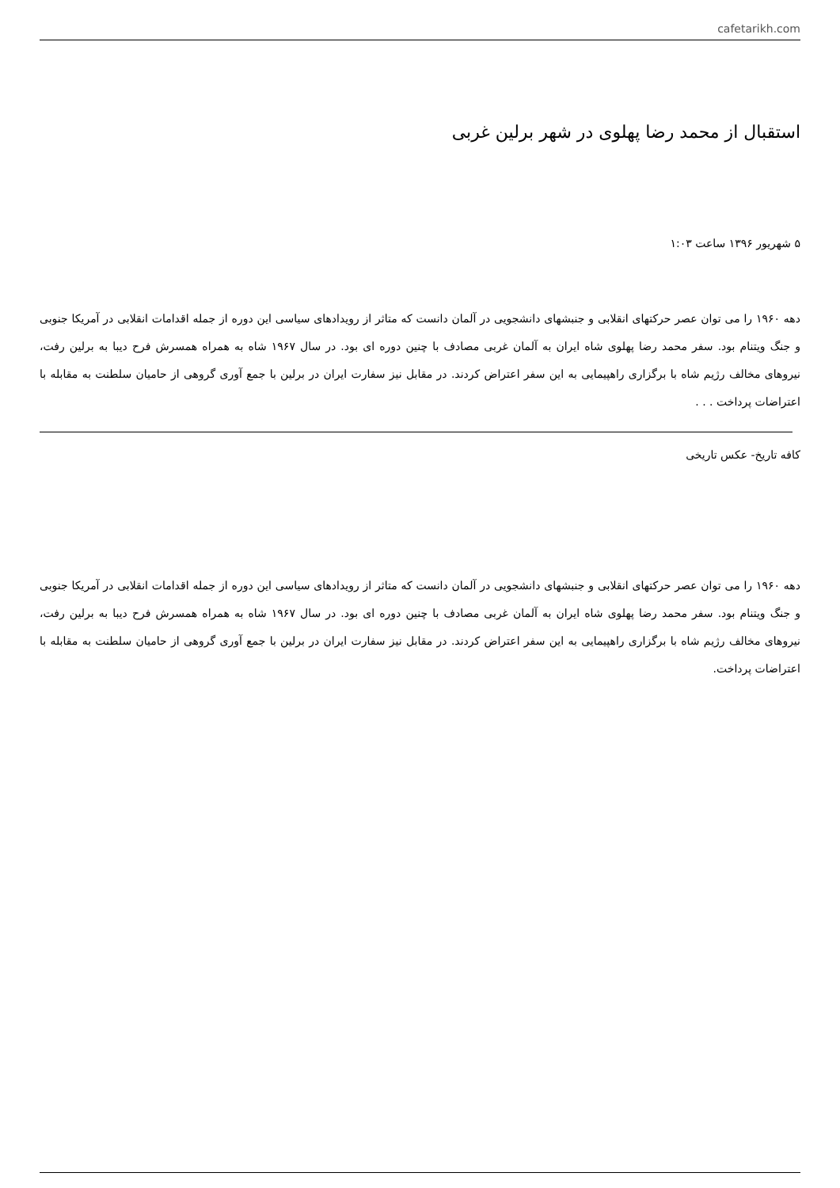cafetarikh.com
استقبال از محمد رضا پهلوی در شهر برلین غربی
۵ شهریور ۱۳۹۶ ساعت ۱:۰۳
دهه ۱۹۶۰ را می توان عصر حرکتهای انقلابی و جنبشهای دانشجویی در آلمان دانست که متاثر از رویدادهای سیاسی این دوره از جمله اقدامات انقلابی در آمریکا جنوبی و جنگ ویتنام بود. سفر محمد رضا پهلوی شاه ایران به آلمان غربی مصادف با چنین دوره ای بود. در سال ۱۹۶۷ شاه به همراه همسرش فرح دیبا به برلین رفت، نیروهای مخالف رژیم شاه با برگزاری راهپیمایی به این سفر اعتراض کردند. در مقابل نیز سفارت ایران در برلین با جمع آوری گروهی از حامیان سلطنت به مقابله با اعتراضات پرداخت . . .
کافه تاریخ- عکس تاریخی
دهه ۱۹۶۰ را می توان عصر حرکتهای انقلابی و جنبشهای دانشجویی در آلمان دانست که متاثر از رویدادهای سیاسی این دوره از جمله اقدامات انقلابی در آمریکا جنوبی و جنگ ویتنام بود. سفر محمد رضا پهلوی شاه ایران به آلمان غربی مصادف با چنین دوره ای بود. در سال ۱۹۶۷ شاه به همراه همسرش فرح دیبا به برلین رفت، نیروهای مخالف رژیم شاه با برگزاری راهپیمایی به این سفر اعتراض کردند. در مقابل نیز سفارت ایران در برلین با جمع آوری گروهی از حامیان سلطنت به مقابله با اعتراضات پرداخت.